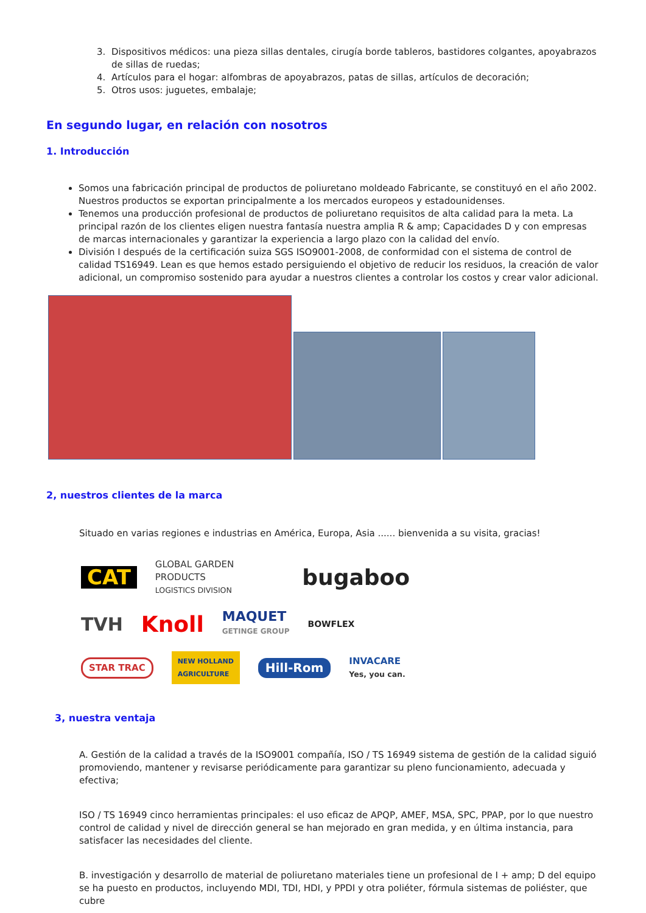3. Dispositivos médicos: una pieza sillas dentales, cirugía borde tableros, bastidores colgantes, apoyabrazos de sillas de ruedas;
4. Artículos para el hogar: alfombras de apoyabrazos, patas de sillas, artículos de decoración;
5. Otros usos: juguetes, embalaje;
En segundo lugar, en relación con nosotros
1. Introducción
Somos una fabricación principal de productos de poliuretano moldeado Fabricante, se constituyó en el año 2002. Nuestros productos se exportan principalmente a los mercados europeos y estadounidenses.
Tenemos una producción profesional de productos de poliuretano requisitos de alta calidad para la meta. La principal razón de los clientes eligen nuestra fantasía nuestra amplia R & amp; Capacidades D y con empresas de marcas internacionales y garantizar la experiencia a largo plazo con la calidad del envío.
División I después de la certificación suiza SGS ISO9001-2008, de conformidad con el sistema de control de calidad TS16949. Lean es que hemos estado persiguiendo el objetivo de reducir los residuos, la creación de valor adicional, un compromiso sostenido para ayudar a nuestros clientes a controlar los costos y crear valor adicional.
2, nuestros clientes de la marca
Situado en varias regiones e industrias en América, Europa, Asia ...... bienvenida a su visita, gracias!
CAT GLOBAL GARDEN PRODUCTS
LOGISTICS DIVISION bugaboo
TVH Knoll MAQUET
GETINGE GROUP BOWFLEX
STAR TRAC NEW HOLLAND
AGRICULTURE Hill-Rom INVACARE
Yes, you can.
3, nuestra ventaja
A. Gestión de la calidad a través de la ISO9001 compañía, ISO / TS 16949 sistema de gestión de la calidad siguió promoviendo, mantener y revisarse periódicamente para garantizar su pleno funcionamiento, adecuada y efectiva;
ISO / TS 16949 cinco herramientas principales: el uso eficaz de APQP, AMEF, MSA, SPC, PPAP, por lo que nuestro control de calidad y nivel de dirección general se han mejorado en gran medida, y en última instancia, para satisfacer las necesidades del cliente.
B. investigación y desarrollo de material de poliuretano materiales tiene un profesional de I + amp; D del equipo se ha puesto en productos, incluyendo MDI, TDI, HDI, y PPDI y otra poliéter, fórmula sistemas de poliéster, que cubre